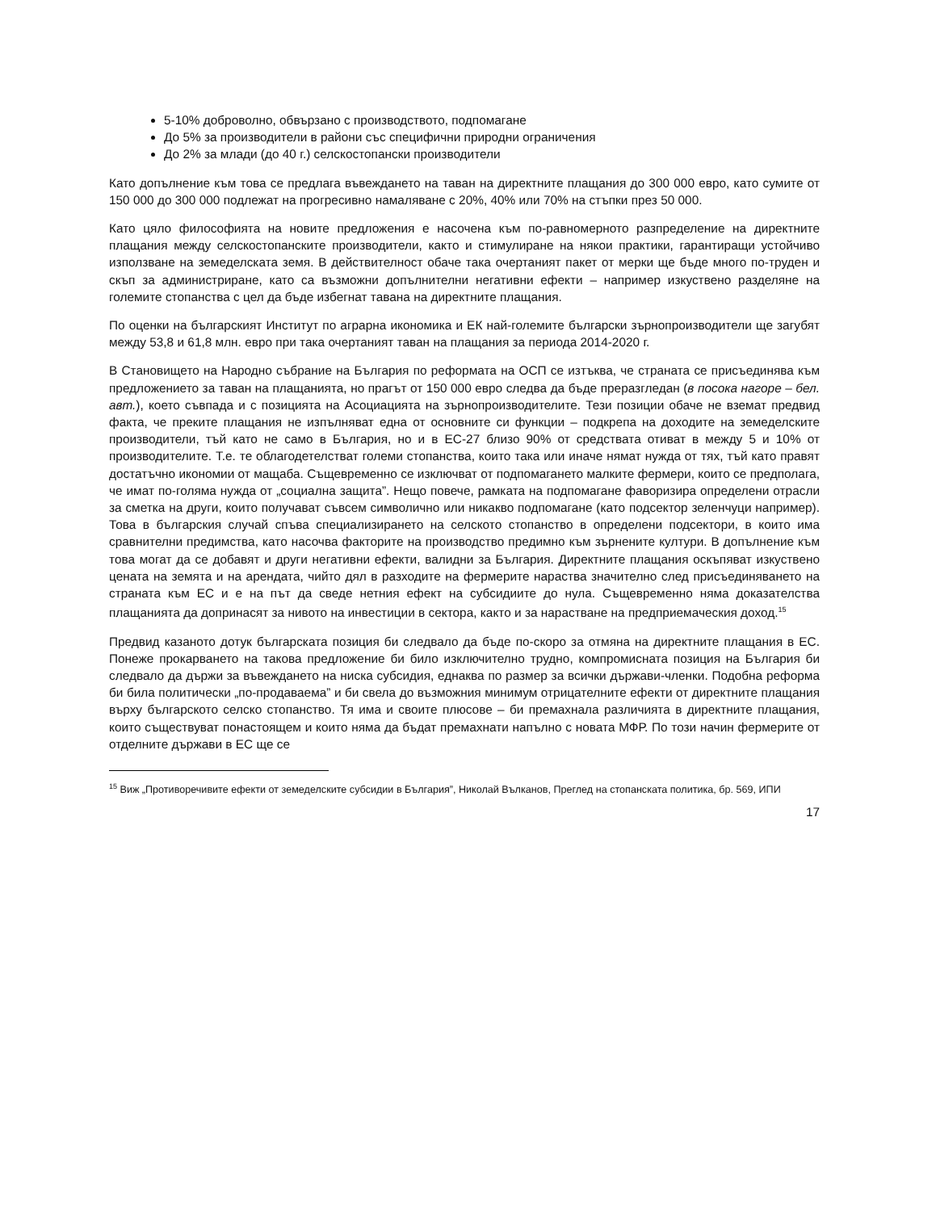5-10% доброволно, обвързано с производството, подпомагане
До 5% за производители в райони със специфични природни ограничения
До 2% за млади (до 40 г.) селскостопански производители
Като допълнение към това се предлага въвеждането на таван на директните плащания до 300 000 евро, като сумите от 150 000 до 300 000 подлежат на прогресивно намаляване с 20%, 40% или 70% на стъпки през 50 000.
Като цяло философията на новите предложения е насочена към по-равномерното разпределение на директните плащания между селскостопанските производители, както и стимулиране на някои практики, гарантиращи устойчиво използване на земеделската земя. В действителност обаче така очертаният пакет от мерки ще бъде много по-труден и скъп за администриране, като са възможни допълнителни негативни ефекти – например изкуствено разделяне на големите стопанства с цел да бъде избегнат тавана на директните плащания.
По оценки на българският Институт по аграрна икономика и ЕК най-големите български зърнопроизводители ще загубят между 53,8 и 61,8 млн. евро при така очертаният таван на плащания за периода 2014-2020 г.
В Становището на Народно събрание на България по реформата на ОСП се изтъква, че страната се присъединява към предложението за таван на плащанията, но прагът от 150 000 евро следва да бъде преразгледан (в посока нагоре – бел. авт.), което съвпада и с позицията на Асоциацията на зърнопроизводителите. Тези позиции обаче не вземат предвид факта, че преките плащания не изпълняват една от основните си функции – подкрепа на доходите на земеделските производители, тъй като не само в България, но и в ЕС-27 близо 90% от средствата отиват в между 5 и 10% от производителите. Т.е. те облагодетелстват големи стопанства, които така или иначе нямат нужда от тях, тъй като правят достатъчно икономии от мащаба. Същевременно се изключват от подпомагането малките фермери, които се предполага, че имат по-голяма нужда от „социална защита”. Нещо повече, рамката на подпомагане фаворизира определени отрасли за сметка на други, които получават съвсем символично или никакво подпомагане (като подсектор зеленчуци например). Това в българския случай спъва специализирането на селското стопанство в определени подсектори, в които има сравнителни предимства, като насочва факторите на производство предимно към зърнените култури. В допълнение към това могат да се добавят и други негативни ефекти, валидни за България. Директните плащания оскъпяват изкуствено цената на земята и на арендата, чийто дял в разходите на фермерите нараства значително след присъединяването на страната към ЕС и е на път да сведе нетния ефект на субсидиите до нула. Същевременно няма доказателства плащанията да допринасят за нивото на инвестиции в сектора, както и за нарастване на предприемаческия доход.<sup>15</sup>
Предвид казаното дотук българската позиция би следвало да бъде по-скоро за отмяна на директните плащания в ЕС. Понеже прокарването на такова предложение би било изключително трудно, компромисната позиция на България би следвало да държи за въвеждането на ниска субсидия, еднаква по размер за всички държави-членки. Подобна реформа би била политически „по-продаваема” и би свела до възможния минимум отрицателните ефекти от директните плащания върху българското селско стопанство. Тя има и своите плюсове – би премахнала различията в директните плащания, които съществуват понастоящем и които няма да бъдат премахнати напълно с новата МФР. По този начин фермерите от отделните държави в ЕС ще се
<sup>15</sup> Виж „Противоречивите ефекти от земеделските субсидии в България”, Николай Вълканов, Преглед на стопанската политика, бр. 569, ИПИ
17